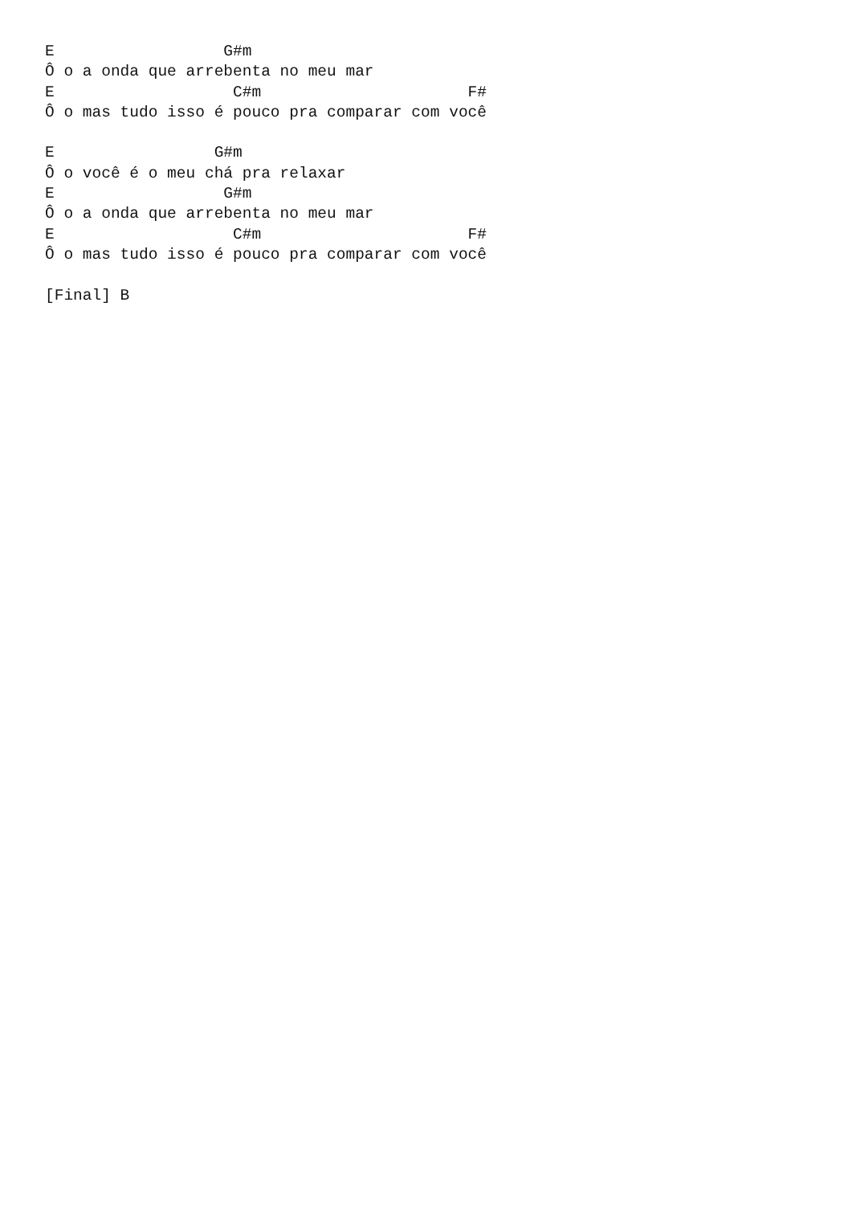E                  G#m
Ô o a onda que arrebenta no meu mar
E                   C#m                      F#
Ô o mas tudo isso é pouco pra comparar com você

E                 G#m
Ô o você é o meu chá pra relaxar
E                  G#m
Ô o a onda que arrebenta no meu mar
E                   C#m                      F#
Ô o mas tudo isso é pouco pra comparar com você

[Final] B